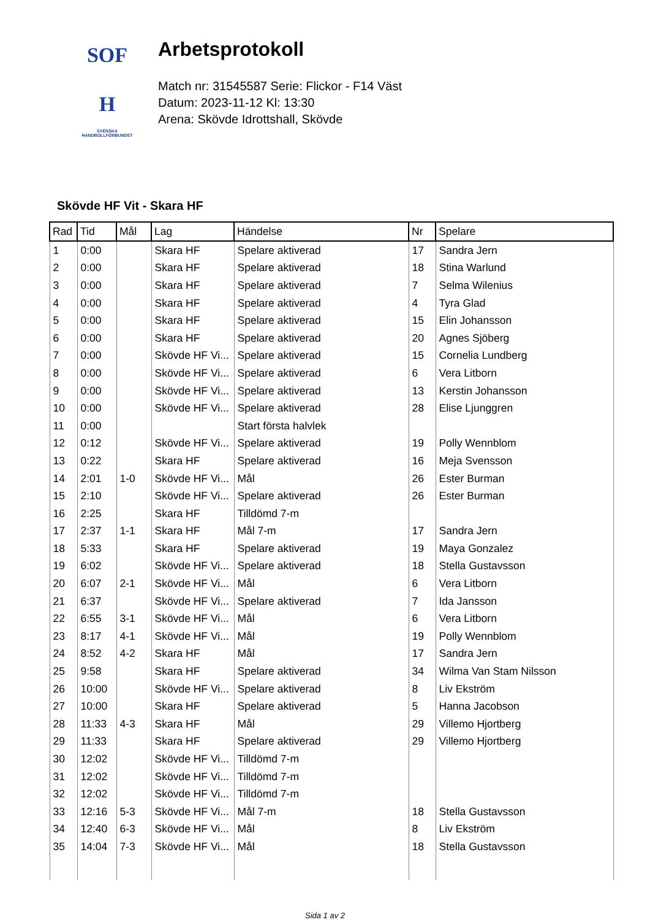SOF
H
SVENSKA
HANDBOLLFÖRBUNDET
Arbetsprotokoll
Match nr: 31545587 Serie: Flickor - F14 Väst
Datum: 2023-11-12 Kl: 13:30
Arena: Skövde Idrottshall, Skövde
Skövde HF Vit - Skara HF
| Rad | Tid | Mål | Lag | Händelse | Nr | Spelare |
| --- | --- | --- | --- | --- | --- | --- |
| 1 | 0:00 | | Skara HF | Spelare aktiverad | 17 | Sandra Jern |
| 2 | 0:00 | | Skara HF | Spelare aktiverad | 18 | Stina Warlund |
| 3 | 0:00 | | Skara HF | Spelare aktiverad | 7 | Selma Wilenius |
| 4 | 0:00 | | Skara HF | Spelare aktiverad | 4 | Tyra Glad |
| 5 | 0:00 | | Skara HF | Spelare aktiverad | 15 | Elin Johansson |
| 6 | 0:00 | | Skara HF | Spelare aktiverad | 20 | Agnes Sjöberg |
| 7 | 0:00 | | Skövde HF Vi... | Spelare aktiverad | 15 | Cornelia Lundberg |
| 8 | 0:00 | | Skövde HF Vi... | Spelare aktiverad | 6 | Vera Litborn |
| 9 | 0:00 | | Skövde HF Vi... | Spelare aktiverad | 13 | Kerstin Johansson |
| 10 | 0:00 | | Skövde HF Vi... | Spelare aktiverad | 28 | Elise Ljunggren |
| 11 | 0:00 | | | Start första halvlek | | |
| 12 | 0:12 | | Skövde HF Vi... | Spelare aktiverad | 19 | Polly Wennblom |
| 13 | 0:22 | | Skara HF | Spelare aktiverad | 16 | Meja Svensson |
| 14 | 2:01 | 1-0 | Skövde HF Vi... | Mål | 26 | Ester Burman |
| 15 | 2:10 | | Skövde HF Vi... | Spelare aktiverad | 26 | Ester Burman |
| 16 | 2:25 | | Skara HF | Tilldömd 7-m | | |
| 17 | 2:37 | 1-1 | Skara HF | Mål 7-m | 17 | Sandra Jern |
| 18 | 5:33 | | Skara HF | Spelare aktiverad | 19 | Maya Gonzalez |
| 19 | 6:02 | | Skövde HF Vi... | Spelare aktiverad | 18 | Stella Gustavsson |
| 20 | 6:07 | 2-1 | Skövde HF Vi... | Mål | 6 | Vera Litborn |
| 21 | 6:37 | | Skövde HF Vi... | Spelare aktiverad | 7 | Ida Jansson |
| 22 | 6:55 | 3-1 | Skövde HF Vi... | Mål | 6 | Vera Litborn |
| 23 | 8:17 | 4-1 | Skövde HF Vi... | Mål | 19 | Polly Wennblom |
| 24 | 8:52 | 4-2 | Skara HF | Mål | 17 | Sandra Jern |
| 25 | 9:58 | | Skara HF | Spelare aktiverad | 34 | Wilma Van Stam Nilsson |
| 26 | 10:00 | | Skövde HF Vi... | Spelare aktiverad | 8 | Liv Ekström |
| 27 | 10:00 | | Skara HF | Spelare aktiverad | 5 | Hanna Jacobson |
| 28 | 11:33 | 4-3 | Skara HF | Mål | 29 | Villemo Hjortberg |
| 29 | 11:33 | | Skara HF | Spelare aktiverad | 29 | Villemo Hjortberg |
| 30 | 12:02 | | Skövde HF Vi... | Tilldömd 7-m | | |
| 31 | 12:02 | | Skövde HF Vi... | Tilldömd 7-m | | |
| 32 | 12:02 | | Skövde HF Vi... | Tilldömd 7-m | | |
| 33 | 12:16 | 5-3 | Skövde HF Vi... | Mål 7-m | 18 | Stella Gustavsson |
| 34 | 12:40 | 6-3 | Skövde HF Vi... | Mål | 8 | Liv Ekström |
| 35 | 14:04 | 7-3 | Skövde HF Vi... | Mål | 18 | Stella Gustavsson |
Sida 1 av 2